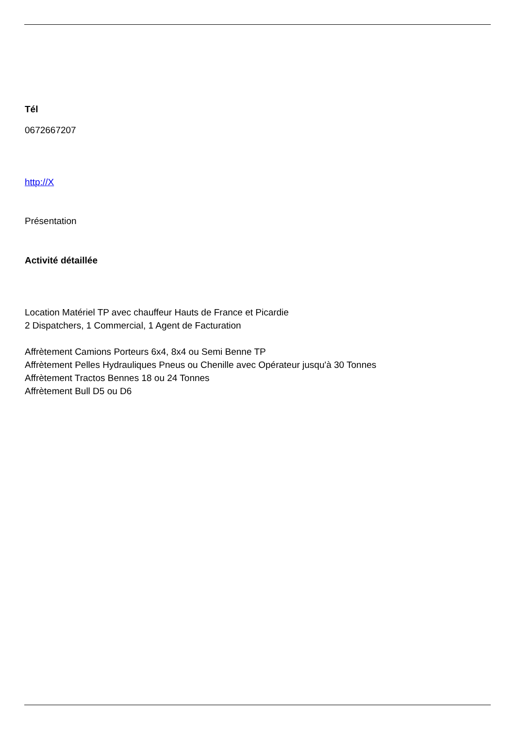Tél
0672667207
http://X
Présentation
Activité détaillée
Location Matériel TP avec chauffeur Hauts de France et Picardie
2 Dispatchers, 1 Commercial, 1 Agent de Facturation
Affrètement Camions Porteurs 6x4, 8x4 ou Semi Benne TP
Affrètement Pelles Hydrauliques Pneus ou Chenille avec Opérateur jusqu'à 30 Tonnes
Affrètement Tractos Bennes 18 ou 24 Tonnes
Affrètement Bull D5 ou D6